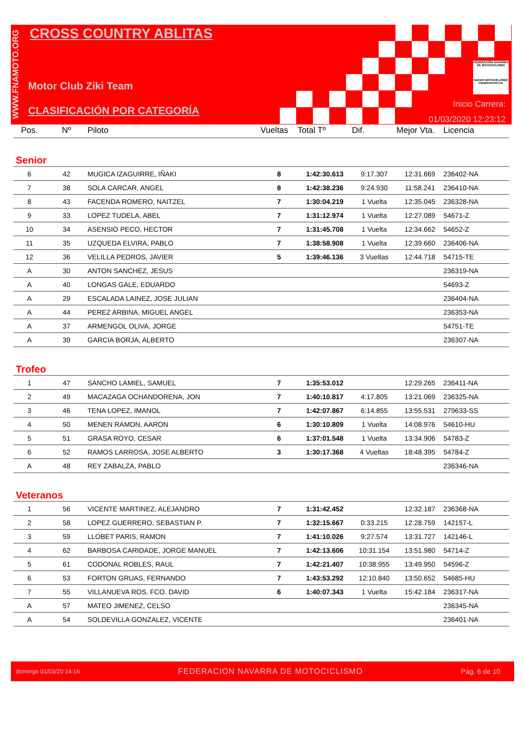WWW.FNAMOTO.ORG
CROSS COUNTRY ABLITAS
Motor Club Ziki Team
CLASIFICACIÓN POR CATEGORÍA
FEDERACIÓN NAVARRA DE MOTOCICLISMO
NAFAR MOTOZIKLISMO FEDERAKUNTZA
Inicio Carrera:
01/03/2020 12:23:12
| Pos. | Nº | Piloto | Vueltas | Total Tº | Dif. | Mejor Vta. | Licencia |
| --- | --- | --- | --- | --- | --- | --- | --- |
| Senior | | | | | | | |
| 6 | 42 | MUGICA IZAGUIRRE, IÑAKI | 8 | 1:42:30.613 | 9:17.307 | 12:31.669 | 236402-NA |
| 7 | 38 | SOLA CARCAR, ANGEL | 8 | 1:42:38.236 | 9:24.930 | 11:58.241 | 236410-NA |
| 8 | 43 | FACENDA ROMERO, NAITZEL | 7 | 1:30:04.219 | 1 Vuelta | 12:35.045 | 236328-NA |
| 9 | 33 | LOPEZ TUDELA, ABEL | 7 | 1:31:12.974 | 1 Vuelta | 12:27.089 | 54671-Z |
| 10 | 34 | ASENSIO PECO, HECTOR | 7 | 1:31:45.708 | 1 Vuelta | 12:34.662 | 54652-Z |
| 11 | 35 | UZQUEDA ELVIRA, PABLO | 7 | 1:38:58.908 | 1 Vuelta | 12:39.660 | 236406-NA |
| 12 | 36 | VELILLA PEDROS, JAVIER | 5 | 1:39:46.136 | 3 Vueltas | 12:44.718 | 54715-TE |
| A | 30 | ANTON SANCHEZ, JESUS | | | | | 236319-NA |
| A | 40 | LONGAS GALE, EDUARDO | | | | | 54693-Z |
| A | 29 | ESCALADA LAINEZ, JOSE JULIAN | | | | | 236404-NA |
| A | 44 | PEREZ ARBINA, MIGUEL ANGEL | | | | | 236353-NA |
| A | 37 | ARMENGOL OLIVA, JORGE | | | | | 54751-TE |
| A | 39 | GARCIA BORJA, ALBERTO | | | | | 236307-NA |
| Trofeo | | | | | | | |
| 1 | 47 | SANCHO LAMIEL, SAMUEL | 7 | 1:35:53.012 | | 12:29.265 | 236411-NA |
| 2 | 49 | MACAZAGA OCHANDORENA, JON | 7 | 1:40:10.817 | 4:17.805 | 13:21.069 | 236325-NA |
| 3 | 46 | TENA LOPEZ, IMANOL | 7 | 1:42:07.867 | 6:14.855 | 13:55.531 | 279633-SS |
| 4 | 50 | MENEN RAMON, AARON | 6 | 1:30:10.809 | 1 Vuelta | 14:08.976 | 54610-HU |
| 5 | 51 | GRASA ROYO, CESAR | 6 | 1:37:01.548 | 1 Vuelta | 13:34.906 | 54783-Z |
| 6 | 52 | RAMOS LARROSA, JOSE ALBERTO | 3 | 1:30:17.368 | 4 Vueltas | 18:48.395 | 54784-Z |
| A | 48 | REY ZABALZA, PABLO | | | | | 236346-NA |
| Veteranos | | | | | | | |
| 1 | 56 | VICENTE MARTINEZ, ALEJANDRO | 7 | 1:31:42.452 | | 12:32.187 | 236368-NA |
| 2 | 58 | LOPEZ GUERRERO, SEBASTIAN P. | 7 | 1:32:15.667 | 0:33.215 | 12:28.759 | 142157-L |
| 3 | 59 | LLOBET PARIS, RAMON | 7 | 1:41:10.026 | 9:27.574 | 13:31.727 | 142146-L |
| 4 | 62 | BARBOSA CARIDADE, JORGE MANUEL | 7 | 1:42:13.606 | 10:31.154 | 13:51.980 | 54714-Z |
| 5 | 61 | CODONAL ROBLES, RAUL | 7 | 1:42:21.407 | 10:38.955 | 13:49.950 | 54596-Z |
| 6 | 53 | FORTON GRUAS, FERNANDO | 7 | 1:43:53.292 | 12:10.840 | 13:50.652 | 54685-HU |
| 7 | 55 | VILLANUEVA ROS, FCO. DAVID | 6 | 1:40:07.343 | 1 Vuelta | 15:42.184 | 236317-NA |
| A | 57 | MATEO JIMENEZ, CELSO | | | | | 236345-NA |
| A | 54 | SOLDEVILLA GONZALEZ, VICENTE | | | | | 236401-NA |
domingo 01/03/20 14:16 FEDERACION NAVARRA DE MOTOCICLISMO Pág. 6 de 10